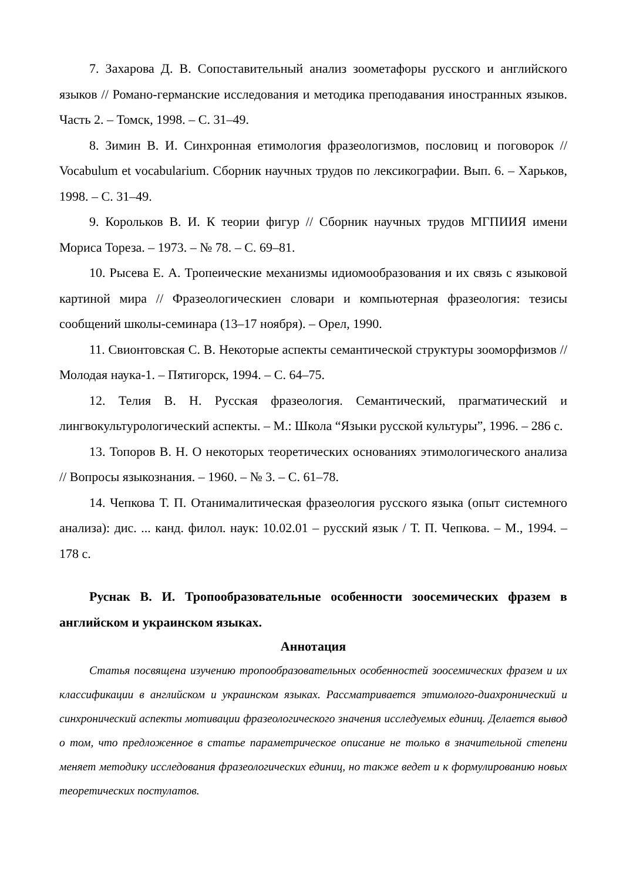7. Захарова Д. В. Сопоставительный анализ зоометафоры русского и английского языков // Романо-германские исследования и методика преподавания иностранных языков. Часть 2. – Томск, 1998. – С. 31–49.
8. Зимин В. И. Синхронная етимология фразеологизмов, пословиц и поговорок // Vocabulum et vocabularium. Сборник научных трудов по лексикографии. Вып. 6. – Харьков, 1998. – С. 31–49.
9. Корольков В. И. К теории фигур // Сборник научных трудов МГПИИЯ имени Мориса Тореза. – 1973. – № 78. – С. 69–81.
10. Рысева Е. А. Тропеические механизмы идиомообразования и их связь с языковой картиной мира // Фразеологическиен словари и компьютерная фразеология: тезисы сообщений школы-семинара (13–17 ноября). – Орел, 1990.
11. Свионтовская С. В. Некоторые аспекты семантической структуры зооморфизмов // Молодая наука-1. – Пятигорск, 1994. – С. 64–75.
12. Телия В. Н. Русская фразеология. Семантический, прагматический и лингвокультурологический аспекты. – М.: Школа “Языки русской культуры”, 1996. – 286 с.
13. Топоров В. Н. О некоторых теоретических основаниях этимологического анализа // Вопросы языкознания. – 1960. – № 3. – С. 61–78.
14. Чепкова Т. П. Отанималитическая фразеология русского языка (опыт системного анализа): дис. ... канд. филол. наук: 10.02.01 – русский язык / Т. П. Чепкова. – М., 1994. – 178 с.
Руснак В. И. Тропообразовательные особенности зоосемических фразем в английском и украинском языках.
Аннотация
Статья посвящена изучению тропообразовательных особенностей зоосемических фразем и их классификации в английском и украинском языках. Рассматривается этимолого-диахронический и синхронический аспекты мотивации фразеологического значения исследуемых единиц. Делается вывод о том, что предложенное в статье параметрическое описание не только в значительной степени меняет методику исследования фразеологических единиц, но также ведет и к формулированию новых теоретических постулатов.